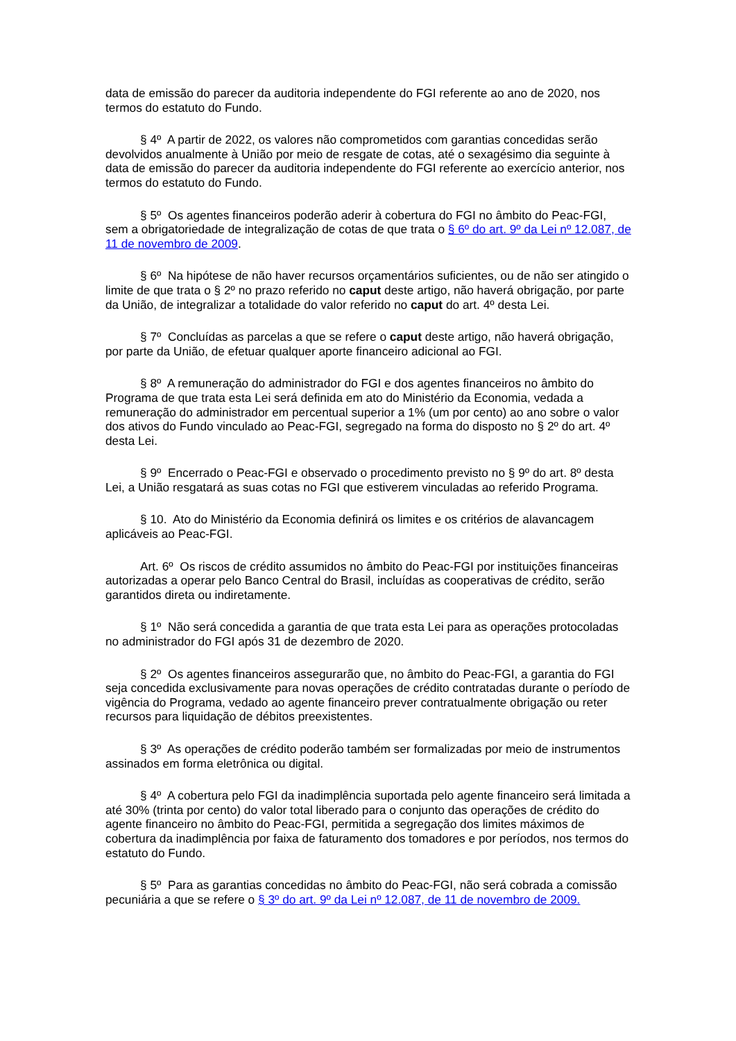data de emissão do parecer da auditoria independente do FGI referente ao ano de 2020, nos termos do estatuto do Fundo.
§ 4º A partir de 2022, os valores não comprometidos com garantias concedidas serão devolvidos anualmente à União por meio de resgate de cotas, até o sexagésimo dia seguinte à data de emissão do parecer da auditoria independente do FGI referente ao exercício anterior, nos termos do estatuto do Fundo.
§ 5º Os agentes financeiros poderão aderir à cobertura do FGI no âmbito do Peac-FGI, sem a obrigatoriedade de integralização de cotas de que trata o § 6º do art. 9º da Lei nº 12.087, de 11 de novembro de 2009.
§ 6º Na hipótese de não haver recursos orçamentários suficientes, ou de não ser atingido o limite de que trata o § 2º no prazo referido no caput deste artigo, não haverá obrigação, por parte da União, de integralizar a totalidade do valor referido no caput do art. 4º desta Lei.
§ 7º Concluídas as parcelas a que se refere o caput deste artigo, não haverá obrigação, por parte da União, de efetuar qualquer aporte financeiro adicional ao FGI.
§ 8º A remuneração do administrador do FGI e dos agentes financeiros no âmbito do Programa de que trata esta Lei será definida em ato do Ministério da Economia, vedada a remuneração do administrador em percentual superior a 1% (um por cento) ao ano sobre o valor dos ativos do Fundo vinculado ao Peac-FGI, segregado na forma do disposto no § 2º do art. 4º desta Lei.
§ 9º Encerrado o Peac-FGI e observado o procedimento previsto no § 9º do art. 8º desta Lei, a União resgatará as suas cotas no FGI que estiverem vinculadas ao referido Programa.
§ 10. Ato do Ministério da Economia definirá os limites e os critérios de alavancagem aplicáveis ao Peac-FGI.
Art. 6º Os riscos de crédito assumidos no âmbito do Peac-FGI por instituições financeiras autorizadas a operar pelo Banco Central do Brasil, incluídas as cooperativas de crédito, serão garantidos direta ou indiretamente.
§ 1º Não será concedida a garantia de que trata esta Lei para as operações protocoladas no administrador do FGI após 31 de dezembro de 2020.
§ 2º Os agentes financeiros assegurarão que, no âmbito do Peac-FGI, a garantia do FGI seja concedida exclusivamente para novas operações de crédito contratadas durante o período de vigência do Programa, vedado ao agente financeiro prever contratualmente obrigação ou reter recursos para liquidação de débitos preexistentes.
§ 3º As operações de crédito poderão também ser formalizadas por meio de instrumentos assinados em forma eletrônica ou digital.
§ 4º A cobertura pelo FGI da inadimplência suportada pelo agente financeiro será limitada a até 30% (trinta por cento) do valor total liberado para o conjunto das operações de crédito do agente financeiro no âmbito do Peac-FGI, permitida a segregação dos limites máximos de cobertura da inadimplência por faixa de faturamento dos tomadores e por períodos, nos termos do estatuto do Fundo.
§ 5º Para as garantias concedidas no âmbito do Peac-FGI, não será cobrada a comissão pecuniária a que se refere o § 3º do art. 9º da Lei nº 12.087, de 11 de novembro de 2009.